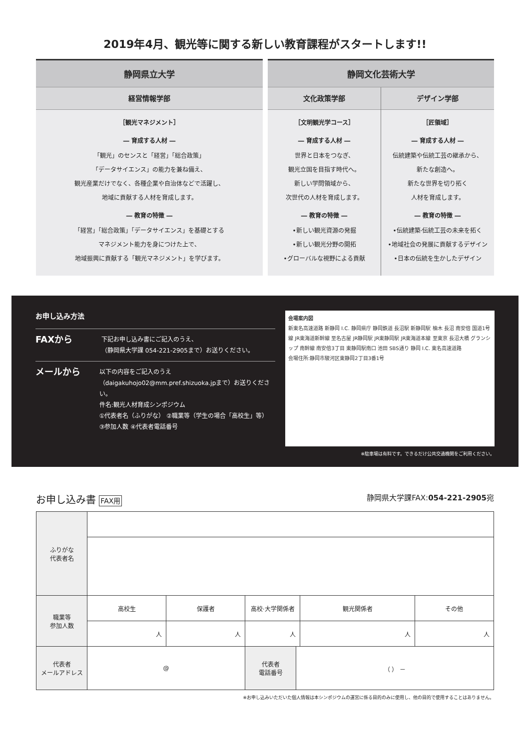2019年4月、観光等に関する新しい教育課程がスタートします!!
静岡県立大学
経営情報学部
［観光マネジメント］
― 育成する人材 ―
「観光」のセンスと「経営」「総合政策」
「データサイエンス」の能力を兼ね備え、
観光産業だけでなく、各種企業や自治体などで活躍し、
地域に貢献する人材を育成します。
― 教育の特徴 ―
「経営」「総合政策」「データサイエンス」を基礎とする
マネジメント能力を身につけた上で、
地域振興に貢献する「観光マネジメント」を学びます。
静岡文化芸術大学
文化政策学部
［文明観光学コース］
― 育成する人材 ―
世界と日本をつなぎ、
観光立国を目指す時代へ。
新しい学問領域から、
次世代の人材を育成します。
― 教育の特徴 ―
•新しい観光資源の発掘
•新しい観光分野の開拓
•グローバルな視野による貢献
デザイン学部
［匠領域］
― 育成する人材 ―
伝統建築や伝統工芸の継承から、
新たな創造へ。
新たな世界を切り拓く
人材を育成します。
― 教育の特徴 ―
•伝統建築·伝統工芸の未来を拓く
•地域社会の発展に貢献するデザイン
•日本の伝統を生かしたデザイン
お申し込み方法
FAXから
下記お申し込み書にご記入のうえ、
（静岡県大学課 054-221-2905まで）お送りください。
メールから
以下の内容をご記入のうえ
（daigakuhojo02@mm.pref.shizuoka.jpまで）お送りください。
件名:観光人材育成シンポジウム
①代表者名（ふりがな） ②職業等（学生の場合「高校生」等）
③参加人数 ④代表者電話番号
会場案内図
新東名高速道路 新静岡 I.C. 静岡県庁 静岡鉄道 長沼駅 新静岡駅 柚木 長沼 南安倍 国道1号線 JR東海道新幹線 至名古屋 JR静岡駅 JR東静岡駅 JR東海道本線 至東京 長沼大橋 グランシップ 南幹線 南安倍3丁目 東静岡駅南口 池田 SBS通り 静岡 I.C. 東名高速道路
会場住所:静岡市駿河区東静岡2丁目3番1号
※駐車場は有料です。できるだけ公共交通機関をご利用ください。
お申し込み書 FAX用 静岡県大学課FAX:054-221-2905宛
| ふりがな 代表者名 | | | | | | |
| 職業等 参加人数 | 高校生 | 保護者 | 高校·大学関係者 | | 観光関係者 | その他 |
| | 人 | 人 | 人 | | 人 | 人 |
| 代表者 メールアドレス | @ | | 代表者 電話番号 | （ ） － | | |
※お申し込みいただいた個人情報は本シンポジウムの運営に係る目的のみに使用し、他の目的で使用することはありません。